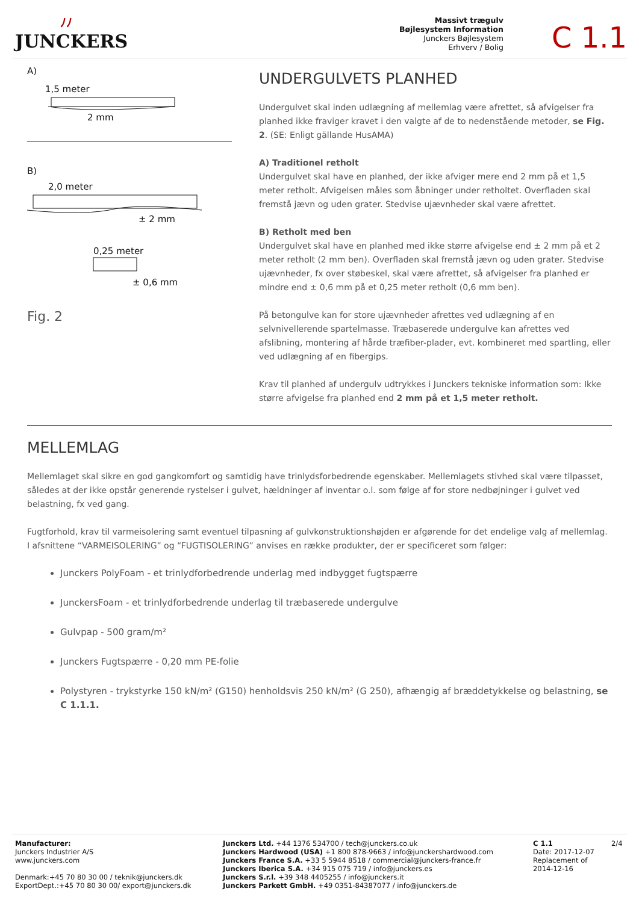ﾉﾉ
JUNCKERS
Massivt trægulv
Bøjlesystem Information
Junckers Bøjlesystem
Erhverv / Bolig
C 1.1
A)
1,5 meter
2 mm
B)
2,0 meter
± 2 mm
0,25 meter
± 0,6 mm
Fig. 2
UNDERGULVETS PLANHED
Undergulvet skal inden udlægning af mellemlag være afrettet, så afvigelser fra planhed ikke fraviger kravet i den valgte af de to nedenstående metoder, se Fig. 2. (SE: Enligt gällande HusAMA)
A) Traditionel retholt
Undergulvet skal have en planhed, der ikke afviger mere end 2 mm på et 1,5 meter retholt. Afvigelsen måles som åbninger under retholtet. Overfladen skal fremstå jævn og uden grater. Stedvise ujævnheder skal være afrettet.
B) Retholt med ben
Undergulvet skal have en planhed med ikke større afvigelse end ± 2 mm på et 2 meter retholt (2 mm ben). Overfladen skal fremstå jævn og uden grater. Stedvise ujævnheder, fx over støbeskel, skal være afrettet, så afvigelser fra planhed er mindre end ± 0,6 mm på et 0,25 meter retholt (0,6 mm ben).
På betongulve kan for store ujævnheder afrettes ved udlægning af en selvnivellerende spartelmasse. Træbaserede undergulve kan afrettes ved afslibning, montering af hårde træfiber-plader, evt. kombineret med spartling, eller ved udlægning af en fibergips.
Krav til planhed af undergulv udtrykkes i Junckers tekniske information som: Ikke større afvigelse fra planhed end 2 mm på et 1,5 meter retholt.
MELLEMLAG
Mellemlaget skal sikre en god gangkomfort og samtidig have trinlydsforbedrende egenskaber. Mellemlagets stivhed skal være tilpasset, således at der ikke opstår generende rystelser i gulvet, hældninger af inventar o.l. som følge af for store nedbøjninger i gulvet ved belastning, fx ved gang.
Fugtforhold, krav til varmeisolering samt eventuel tilpasning af gulvkonstruktionshøjden er afgørende for det endelige valg af mellemlag. I afsnittene “VARMEISOLERING” og “FUGTISOLERING” anvises en række produkter, der er specificeret som følger:
Junckers PolyFoam - et trinlydforbedrende underlag med indbygget fugtspærre
JunckersFoam - et trinlydforbedrende underlag til træbaserede undergulve
Gulvpap - 500 gram/m²
Junckers Fugtspærre - 0,20 mm PE-folie
Polystyren - trykstyrke 150 kN/m² (G150) henholdsvis 250 kN/m² (G 250), afhængig af bræddetykkelse og belastning, se C 1.1.1.
Manufacturer:
Junckers Industrier A/S
www.junckers.com
Denmark:+45 70 80 30 00 / teknik@junckers.dk
ExportDept.:+45 70 80 30 00/ export@junckers.dk
Junckers Ltd. +44 1376 534700 / tech@junckers.co.uk
Junckers Hardwood (USA) +1 800 878-9663 / info@junckershardwood.com
Junckers France S.A. +33 5 5944 8518 / commercial@junckers-france.fr
Junckers Iberica S.A. +34 915 075 719 / info@junckers.es
Junckers S.r.l. +39 348 4405255 / info@junckers.it
Junckers Parkett GmbH. +49 0351-84387077 / info@junckers.de
C 1.1
Date: 2017-12-07
Replacement of
2014-12-16
2/4